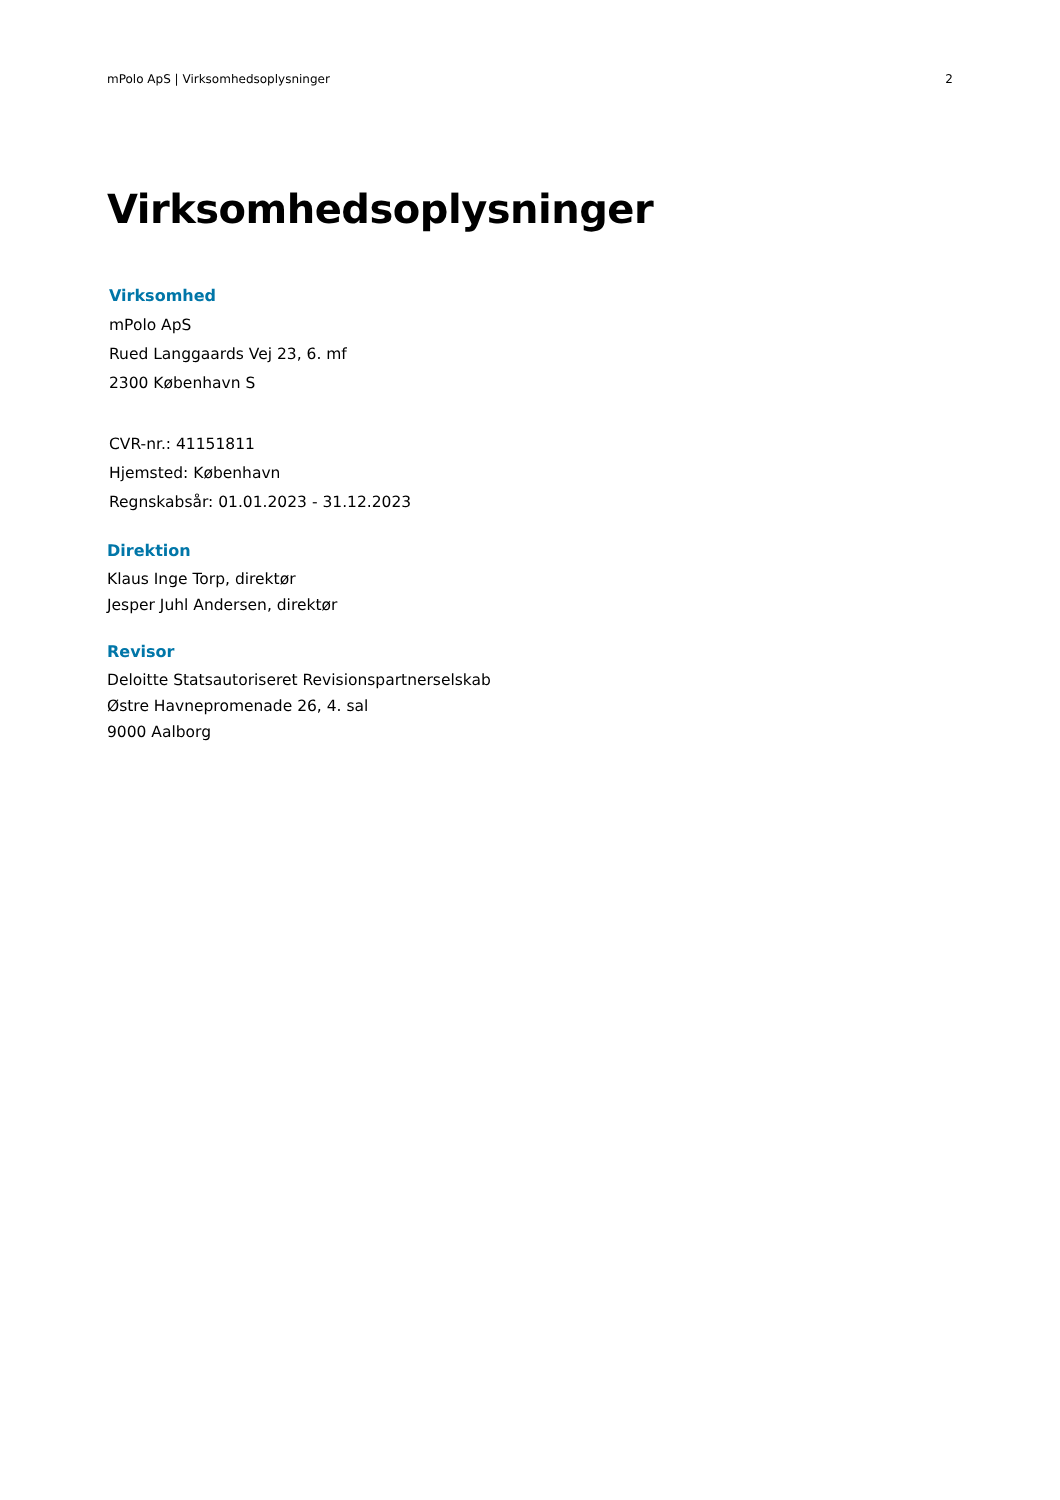mPolo ApS | Virksomhedsoplysninger 2
Virksomhedsoplysninger
Virksomhed
mPolo ApS
Rued Langgaards Vej 23, 6. mf
2300 København S
CVR-nr.: 41151811
Hjemsted: København
Regnskabsår: 01.01.2023 - 31.12.2023
Direktion
Klaus Inge Torp, direktør
Jesper Juhl Andersen, direktør
Revisor
Deloitte Statsautoriseret Revisionspartnerselskab
Østre Havnepromenade 26, 4. sal
9000 Aalborg